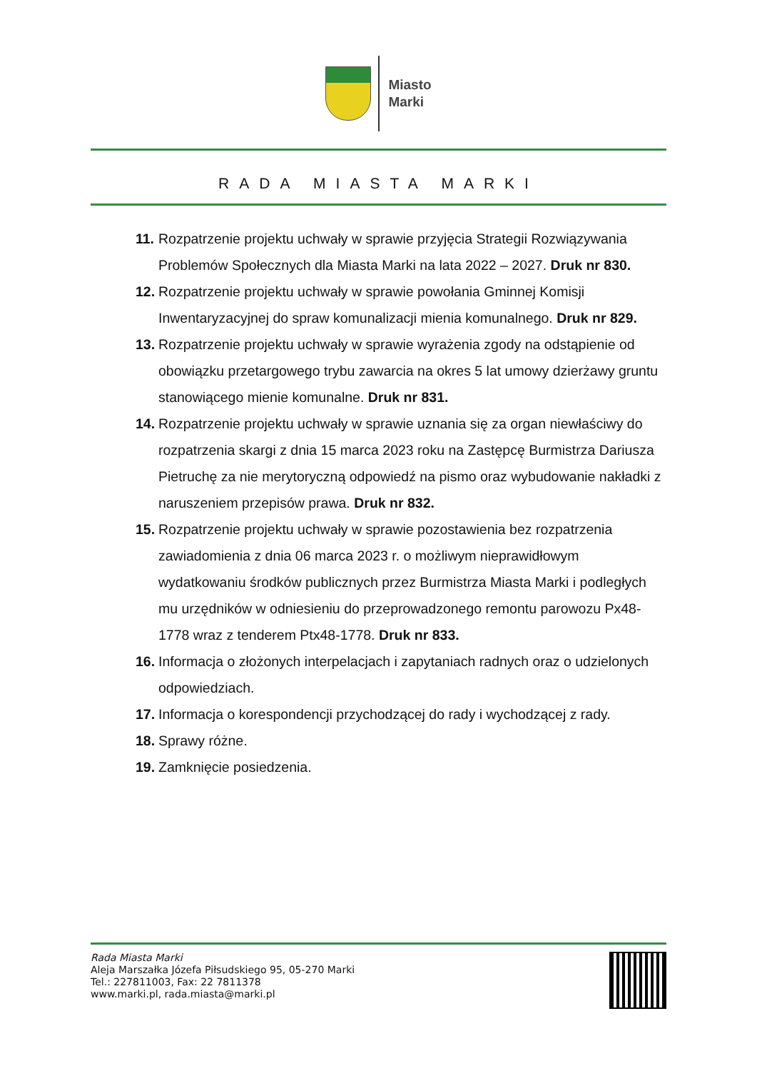Miasto
Marki
RADA MIASTA MARKI
11. Rozpatrzenie projektu uchwały w sprawie przyjęcia Strategii Rozwiązywania Problemów Społecznych dla Miasta Marki na lata 2022 – 2027. Druk nr 830.
12. Rozpatrzenie projektu uchwały w sprawie powołania Gminnej Komisji Inwentaryzacyjnej do spraw komunalizacji mienia komunalnego. Druk nr 829.
13. Rozpatrzenie projektu uchwały w sprawie wyrażenia zgody na odstąpienie od obowiązku przetargowego trybu zawarcia na okres 5 lat umowy dzierżawy gruntu stanowiącego mienie komunalne. Druk nr 831.
14. Rozpatrzenie projektu uchwały w sprawie uznania się za organ niewłaściwy do rozpatrzenia skargi z dnia 15 marca 2023 roku na Zastępcę Burmistrza Dariusza Pietruchę za nie merytoryczną odpowiedź na pismo oraz wybudowanie nakładki z naruszeniem przepisów prawa. Druk nr 832.
15. Rozpatrzenie projektu uchwały w sprawie pozostawienia bez rozpatrzenia zawiadomienia z dnia 06 marca 2023 r. o możliwym nieprawidłowym wydatkowaniu środków publicznych przez Burmistrza Miasta Marki i podległych mu urzędników w odniesieniu do przeprowadzonego remontu parowozu Px48-1778 wraz z tenderem Ptx48-1778. Druk nr 833.
16. Informacja o złożonych interpelacjach i zapytaniach radnych oraz o udzielonych odpowiedziach.
17. Informacja o korespondencji przychodzącej do rady i wychodzącej z rady.
18. Sprawy różne.
19. Zamknięcie posiedzenia.
Rada Miasta Marki
Aleja Marszałka Józefa Piłsudskiego 95, 05-270 Marki
Tel.: 227811003, Fax: 22 7811378
www.marki.pl, rada.miasta@marki.pl